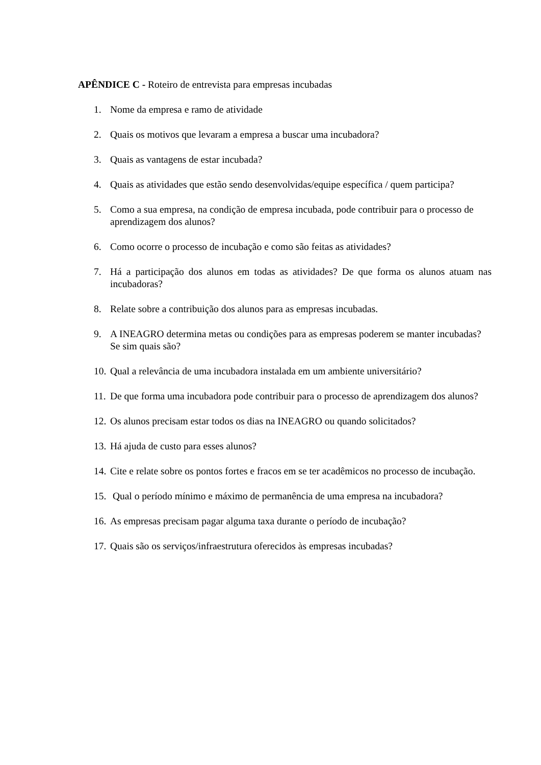APÊNDICE C - Roteiro de entrevista para empresas incubadas
1. Nome da empresa e ramo de atividade
2. Quais os motivos que levaram a empresa a buscar uma incubadora?
3. Quais as vantagens de estar incubada?
4. Quais as atividades que estão sendo desenvolvidas/equipe específica / quem participa?
5. Como a sua empresa, na condição de empresa incubada, pode contribuir para o processo de aprendizagem dos alunos?
6. Como ocorre o processo de incubação e como são feitas as atividades?
7. Há a participação dos alunos em todas as atividades? De que forma os alunos atuam nas incubadoras?
8. Relate sobre a contribuição dos alunos para as empresas incubadas.
9. A INEAGRO determina metas ou condições para as empresas poderem se manter incubadas? Se sim quais são?
10. Qual a relevância de uma incubadora instalada em um ambiente universitário?
11. De que forma uma incubadora pode contribuir para o processo de aprendizagem dos alunos?
12. Os alunos precisam estar todos os dias na INEAGRO ou quando solicitados?
13. Há ajuda de custo para esses alunos?
14. Cite e relate sobre os pontos fortes e fracos em se ter acadêmicos no processo de incubação.
15. Qual o período mínimo e máximo de permanência de uma empresa na incubadora?
16. As empresas precisam pagar alguma taxa durante o período de incubação?
17. Quais são os serviços/infraestrutura oferecidos às empresas incubadas?